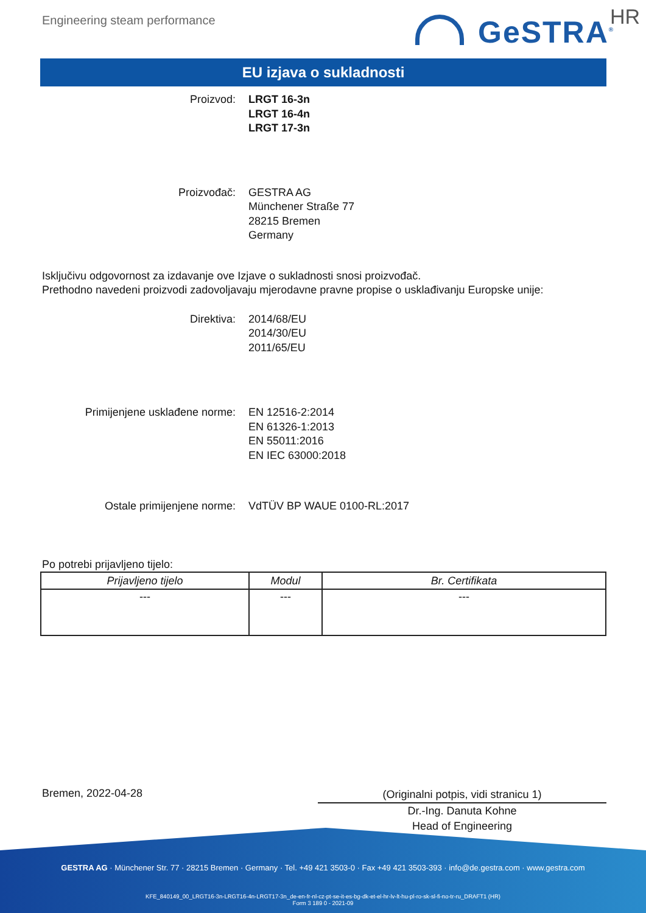Engineering steam performance GeSTRA<sup>®</sup> HR
EU izjava o sukladnosti
Proizvod: LRGT 16-3n
LRGT 16-4n
LRGT 17-3n
Proizvođač: GESTRA AG
Münchener Straße 77
28215 Bremen
Germany
Isključivu odgovornost za izdavanje ove Izjave o sukladnosti snosi proizvođač.
Prethodno navedeni proizvodi zadovoljavaju mjerodavne pravne propise o usklađivanju Europske unije:
Direktiva: 2014/68/EU
2014/30/EU
2011/65/EU
Primijenjene usklađene norme: EN 12516-2:2014
EN 61326-1:2013
EN 55011:2016
EN IEC 63000:2018
Ostale primijenjene norme: VdTÜV BP WAUE 0100-RL:2017
Po potrebi prijavljeno tijelo:
| Prijavljeno tijelo | Modul | Br. Certifikata |
| --- | --- | --- |
| --- | --- | --- |
Bremen, 2022-04-28
(Originalni potpis, vidi stranicu 1)
Dr.-Ing. Danuta Kohne
Head of Engineering
GESTRA AG · Münchener Str. 77 · 28215 Bremen · Germany · Tel. +49 421 3503-0 · Fax +49 421 3503-393 · info@de.gestra.com · www.gestra.com
KFE_840149_00_LRGT16-3n-LRGT16-4n-LRGT17-3n_de-en-fr-nl-cz-pt-se-it-es-bg-dk-et-el-hr-lv-lt-hu-pl-ro-sk-sl-fi-no-tr-ru_DRAFT1 (HR)
Form 3 189 0 - 2021-09